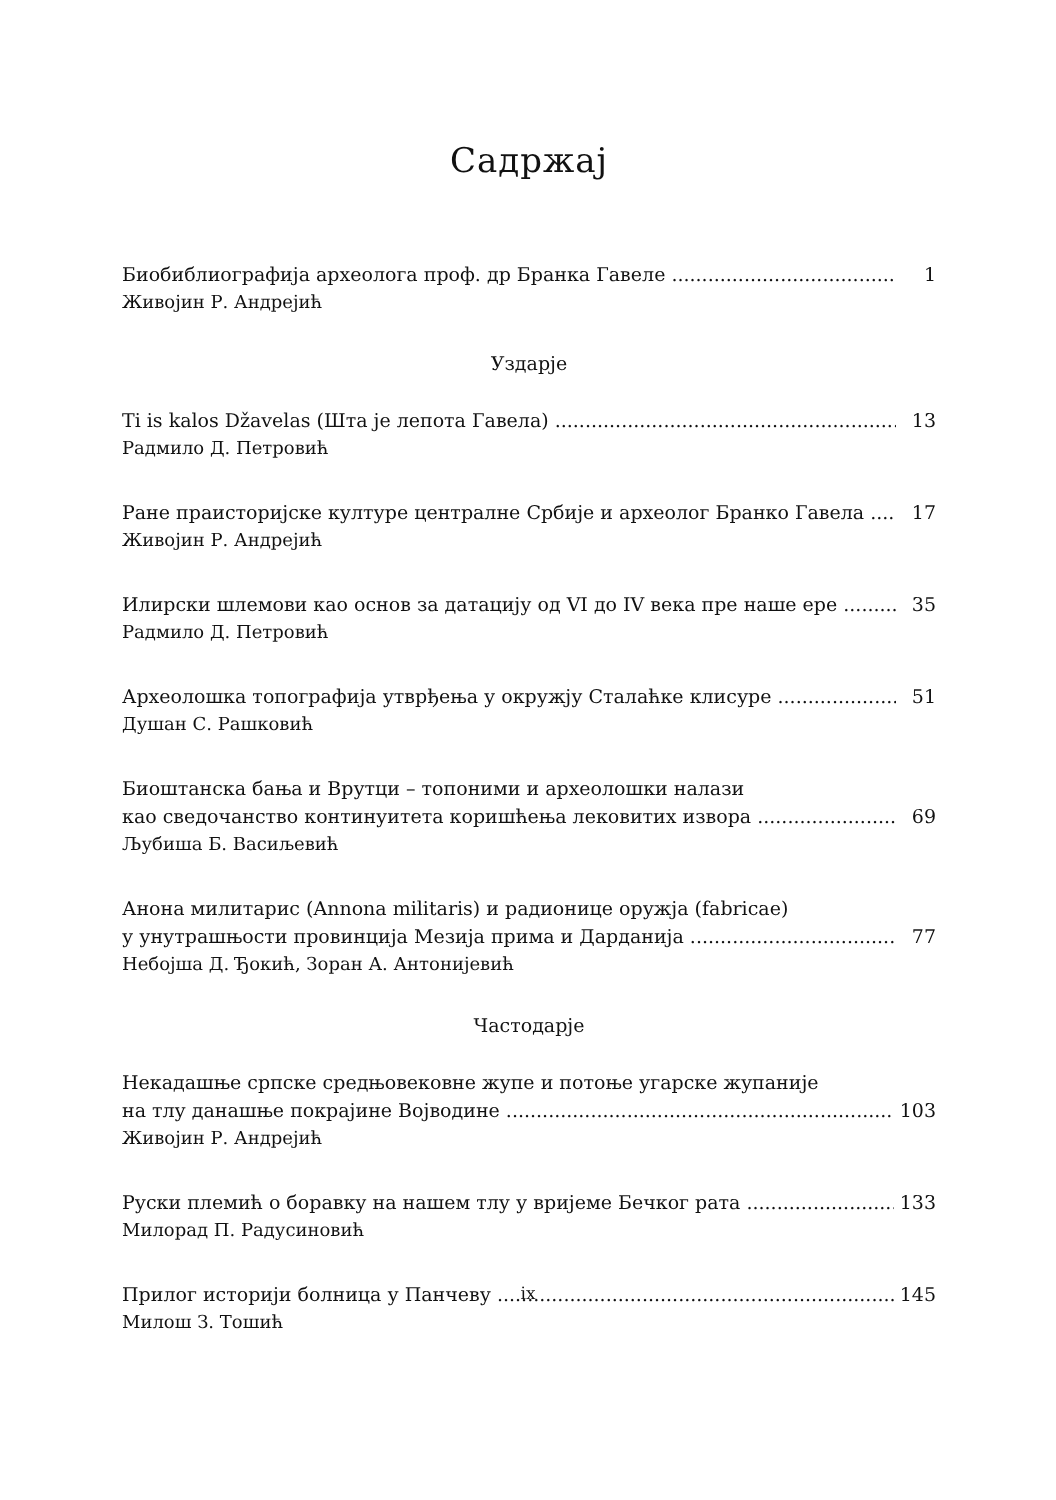Садржај
Биобиблиографија археолога проф. др Бранка Гавеле 1
Живојин Р. Андрејић
Уздарје
Ti is kalos Džavelas (Шта је лепота Гавела) 13
Радмило Д. Петровић
Ране праисторијске културе централне Србије и археолог Бранко Гавела 17
Живојин Р. Андрејић
Илирски шлемови као основ за датацију од VI до IV века пре наше ере 35
Радмило Д. Петровић
Археолошка топографија утврђења у окружју Сталаћке клисуре 51
Душан С. Рашковић
Биоштанска бања и Врутци – топоними и археолошки налази
као сведочанство континуитета коришћења лековитих извора 69
Љубиша Б. Васиљевић
Анона милитарис (Annona militaris) и радионице оружја (fabricae)
у унутрашњости провинција Мезија прима и Дарданија 77
Небојша Д. Ђокић, Зоран А. Антонијевић
Частодарје
Некадашње српске средњовековне жупе и потоње угарске жупаније
на тлу данашње покрајине Војводине 103
Живојин Р. Андрејић
Руски племић о боравку на нашем тлу у вријеме Бечког рата 133
Милорад П. Радусиновић
Прилог историји болница у Панчеву 145
Милош З. Тошић
ix